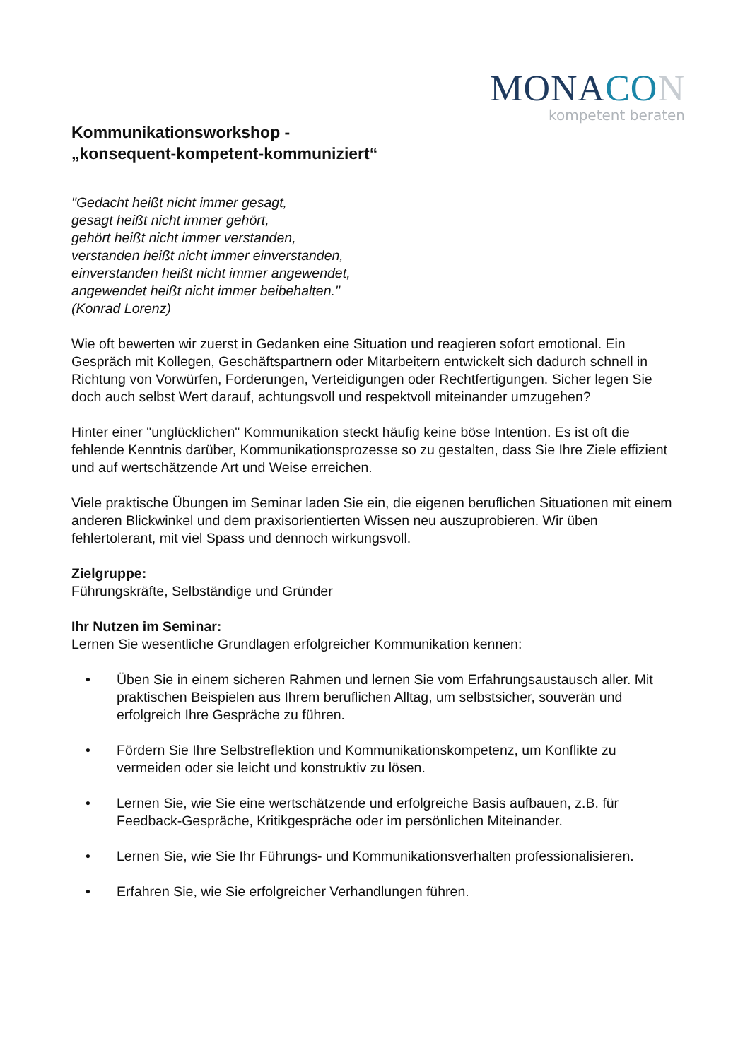MONACO N
kompetent beraten
Kommunikationsworkshop -
„konsequent-kompetent-kommuniziert“
"Gedacht heißt nicht immer gesagt,
gesagt heißt nicht immer gehört,
gehört heißt nicht immer verstanden,
verstanden heißt nicht immer einverstanden,
einverstanden heißt nicht immer angewendet,
angewendet heißt nicht immer beibehalten."
(Konrad Lorenz)
Wie oft bewerten wir zuerst in Gedanken eine Situation und reagieren sofort emotional. Ein Gespräch mit Kollegen, Geschäftspartnern oder Mitarbeitern entwickelt sich dadurch schnell in Richtung von Vorwürfen, Forderungen, Verteidigungen oder Rechtfertigungen. Sicher legen Sie doch auch selbst Wert darauf, achtungsvoll und respektvoll miteinander umzugehen?
Hinter einer "unglücklichen" Kommunikation steckt häufig keine böse Intention. Es ist oft die fehlende Kenntnis darüber, Kommunikationsprozesse so zu gestalten, dass Sie Ihre Ziele effizient und auf wertschätzende Art und Weise erreichen.
Viele praktische Übungen im Seminar laden Sie ein, die eigenen beruflichen Situationen mit einem anderen Blickwinkel und dem praxisorientierten Wissen neu auszuprobieren. Wir üben fehlertolerant, mit viel Spass und dennoch wirkungsvoll.
Zielgruppe:
Führungskräfte, Selbständige und Gründer
Ihr Nutzen im Seminar:
Lernen Sie wesentliche Grundlagen erfolgreicher Kommunikation kennen:
• Üben Sie in einem sicheren Rahmen und lernen Sie vom Erfahrungsaustausch aller. Mit praktischen Beispielen aus Ihrem beruflichen Alltag, um selbstsicher, souverän und erfolgreich Ihre Gespräche zu führen.
• Fördern Sie Ihre Selbstreflektion und Kommunikationskompetenz, um Konflikte zu vermeiden oder sie leicht und konstruktiv zu lösen.
• Lernen Sie, wie Sie eine wertschätzende und erfolgreiche Basis aufbauen, z.B. für Feedback-Gespräche, Kritikgespräche oder im persönlichen Miteinander.
• Lernen Sie, wie Sie Ihr Führungs- und Kommunikationsverhalten professionalisieren.
• Erfahren Sie, wie Sie erfolgreicher Verhandlungen führen.